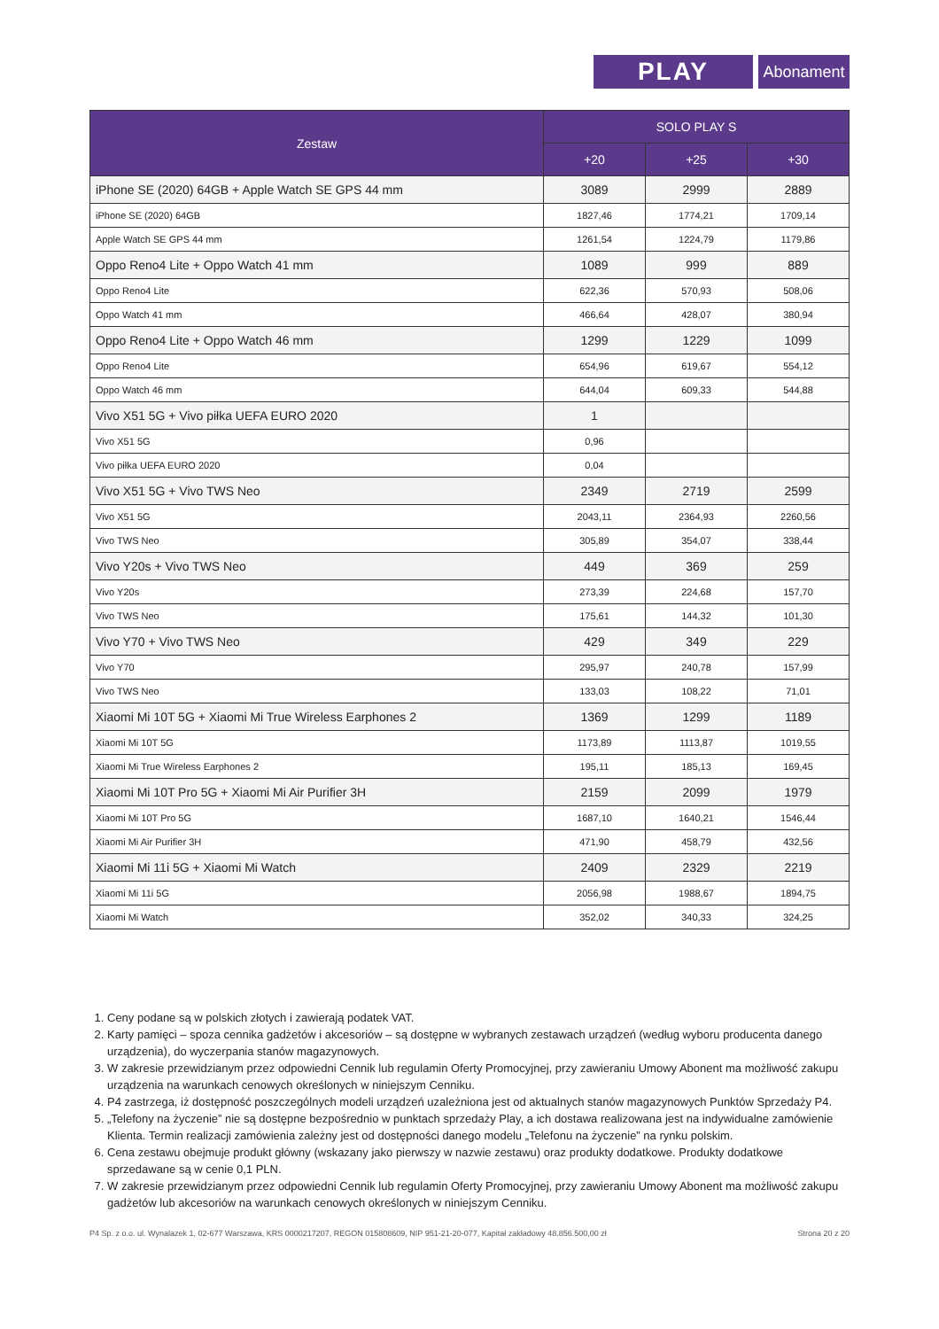PLAY
Abonament
| Zestaw | SOLO PLAY S | | |
| --- | --- | --- | --- |
| | +20 | +25 | +30 |
| iPhone SE (2020) 64GB + Apple Watch SE GPS 44 mm | 3089 | 2999 | 2889 |
| iPhone SE (2020) 64GB | 1827,46 | 1774,21 | 1709,14 |
| Apple Watch SE GPS 44 mm | 1261,54 | 1224,79 | 1179,86 |
| Oppo Reno4 Lite + Oppo Watch 41 mm | 1089 | 999 | 889 |
| Oppo Reno4 Lite | 622,36 | 570,93 | 508,06 |
| Oppo Watch 41 mm | 466,64 | 428,07 | 380,94 |
| Oppo Reno4 Lite + Oppo Watch 46 mm | 1299 | 1229 | 1099 |
| Oppo Reno4 Lite | 654,96 | 619,67 | 554,12 |
| Oppo Watch 46 mm | 644,04 | 609,33 | 544,88 |
| Vivo X51 5G + Vivo piłka UEFA EURO 2020 | 1 | | |
| Vivo X51 5G | 0,96 | | |
| Vivo piłka UEFA EURO 2020 | 0,04 | | |
| Vivo X51 5G + Vivo TWS Neo | 2349 | 2719 | 2599 |
| Vivo X51 5G | 2043,11 | 2364,93 | 2260,56 |
| Vivo TWS Neo | 305,89 | 354,07 | 338,44 |
| Vivo Y20s + Vivo TWS Neo | 449 | 369 | 259 |
| Vivo Y20s | 273,39 | 224,68 | 157,70 |
| Vivo TWS Neo | 175,61 | 144,32 | 101,30 |
| Vivo Y70 + Vivo TWS Neo | 429 | 349 | 229 |
| Vivo Y70 | 295,97 | 240,78 | 157,99 |
| Vivo TWS Neo | 133,03 | 108,22 | 71,01 |
| Xiaomi Mi 10T 5G + Xiaomi Mi True Wireless Earphones 2 | 1369 | 1299 | 1189 |
| Xiaomi Mi 10T 5G | 1173,89 | 1113,87 | 1019,55 |
| Xiaomi Mi True Wireless Earphones 2 | 195,11 | 185,13 | 169,45 |
| Xiaomi Mi 10T Pro 5G + Xiaomi Mi Air Purifier 3H | 2159 | 2099 | 1979 |
| Xiaomi Mi 10T Pro 5G | 1687,10 | 1640,21 | 1546,44 |
| Xiaomi Mi Air Purifier 3H | 471,90 | 458,79 | 432,56 |
| Xiaomi Mi 11i 5G + Xiaomi Mi Watch | 2409 | 2329 | 2219 |
| Xiaomi Mi 11i 5G | 2056,98 | 1988,67 | 1894,75 |
| Xiaomi Mi Watch | 352,02 | 340,33 | 324,25 |
1. Ceny podane są w polskich złotych i zawierają podatek VAT.
2. Karty pamięci – spoza cennika gadżetów i akcesoriów – są dostępne w wybranych zestawach urządzeń (według wyboru producenta danego urządzenia), do wyczerpania stanów magazynowych.
3. W zakresie przewidzianym przez odpowiedni Cennik lub regulamin Oferty Promocyjnej, przy zawieraniu Umowy Abonent ma możliwość zakupu urządzenia na warunkach cenowych określonych w niniejszym Cenniku.
4. P4 zastrzega, iż dostępność poszczególnych modeli urządzeń uzależniona jest od aktualnych stanów magazynowych Punktów Sprzedaży P4.
5. „Telefony na życzenie” nie są dostępne bezpośrednio w punktach sprzedaży Play, a ich dostawa realizowana jest na indywidualne zamówienie Klienta. Termin realizacji zamówienia zależny jest od dostępności danego modelu „Telefonu na życzenie” na rynku polskim.
6. Cena zestawu obejmuje produkt główny (wskazany jako pierwszy w nazwie zestawu) oraz produkty dodatkowe. Produkty dodatkowe sprzedawane są w cenie 0,1 PLN.
7. W zakresie przewidzianym przez odpowiedni Cennik lub regulamin Oferty Promocyjnej, przy zawieraniu Umowy Abonent ma możliwość zakupu gadżetów lub akcesoriów na warunkach cenowych określonych w niniejszym Cenniku.
P4 Sp. z o.o. ul. Wynalazek 1, 02-677 Warszawa, KRS 0000217207, REGON 015808609, NIP 951-21-20-077, Kapitał zakładowy 48.856.500,00 zł Strona 20 z 20